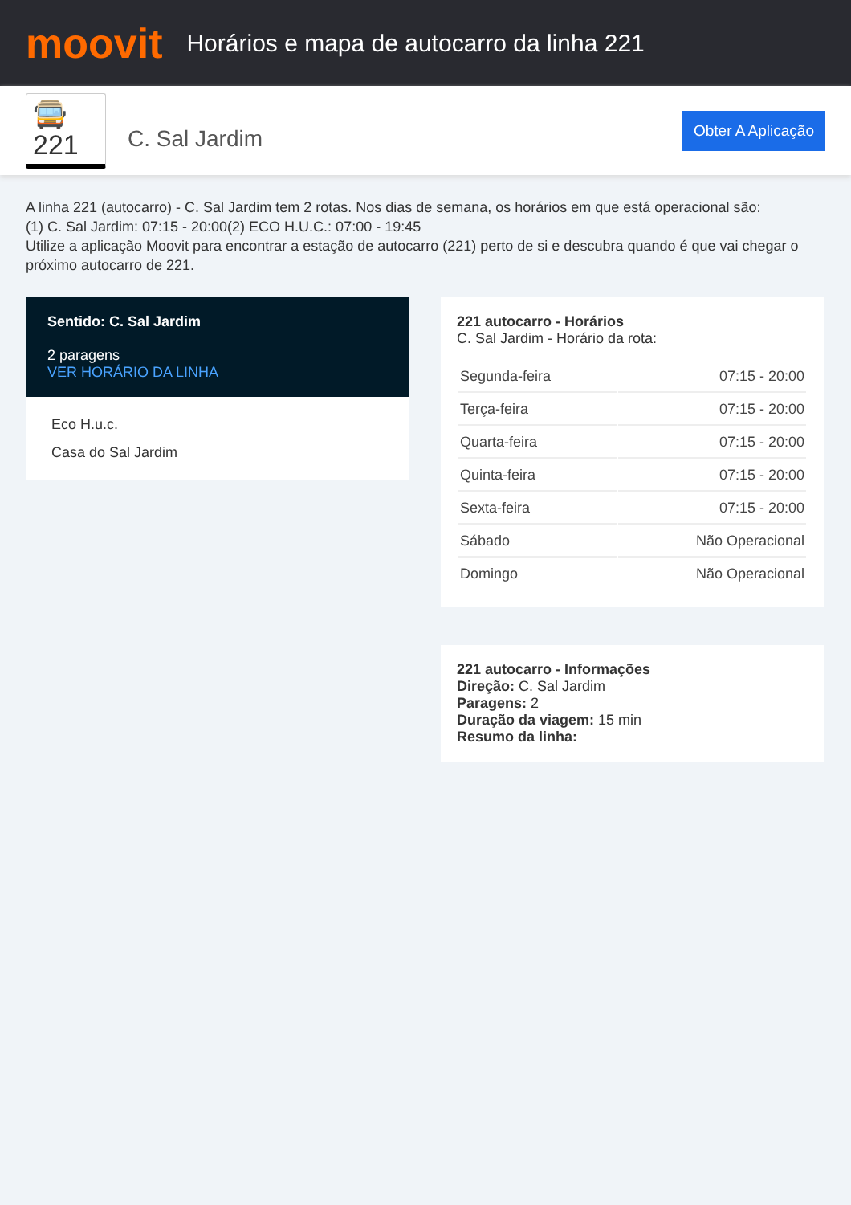moovit
Horários e mapa de autocarro da linha 221
🚍 221
C. Sal Jardim
Obter A Aplicação
A linha 221 (autocarro) - C. Sal Jardim tem 2 rotas. Nos dias de semana, os horários em que está operacional são:
(1) C. Sal Jardim: 07:15 - 20:00(2) ECO H.U.C.: 07:00 - 19:45
Utilize a aplicação Moovit para encontrar a estação de autocarro (221) perto de si e descubra quando é que vai chegar o próximo autocarro de 221.
Sentido: C. Sal Jardim
2 paragens
VER HORÁRIO DA LINHA
Eco H.u.c.
Casa do Sal Jardim
221 autocarro - Horários
C. Sal Jardim - Horário da rota:
| Segunda-feira | 07:15 - 20:00 |
| Terça-feira | 07:15 - 20:00 |
| Quarta-feira | 07:15 - 20:00 |
| Quinta-feira | 07:15 - 20:00 |
| Sexta-feira | 07:15 - 20:00 |
| Sábado | Não Operacional |
| Domingo | Não Operacional |
221 autocarro - Informações
Direção: C. Sal Jardim
Paragens: 2
Duração da viagem: 15 min
Resumo da linha: